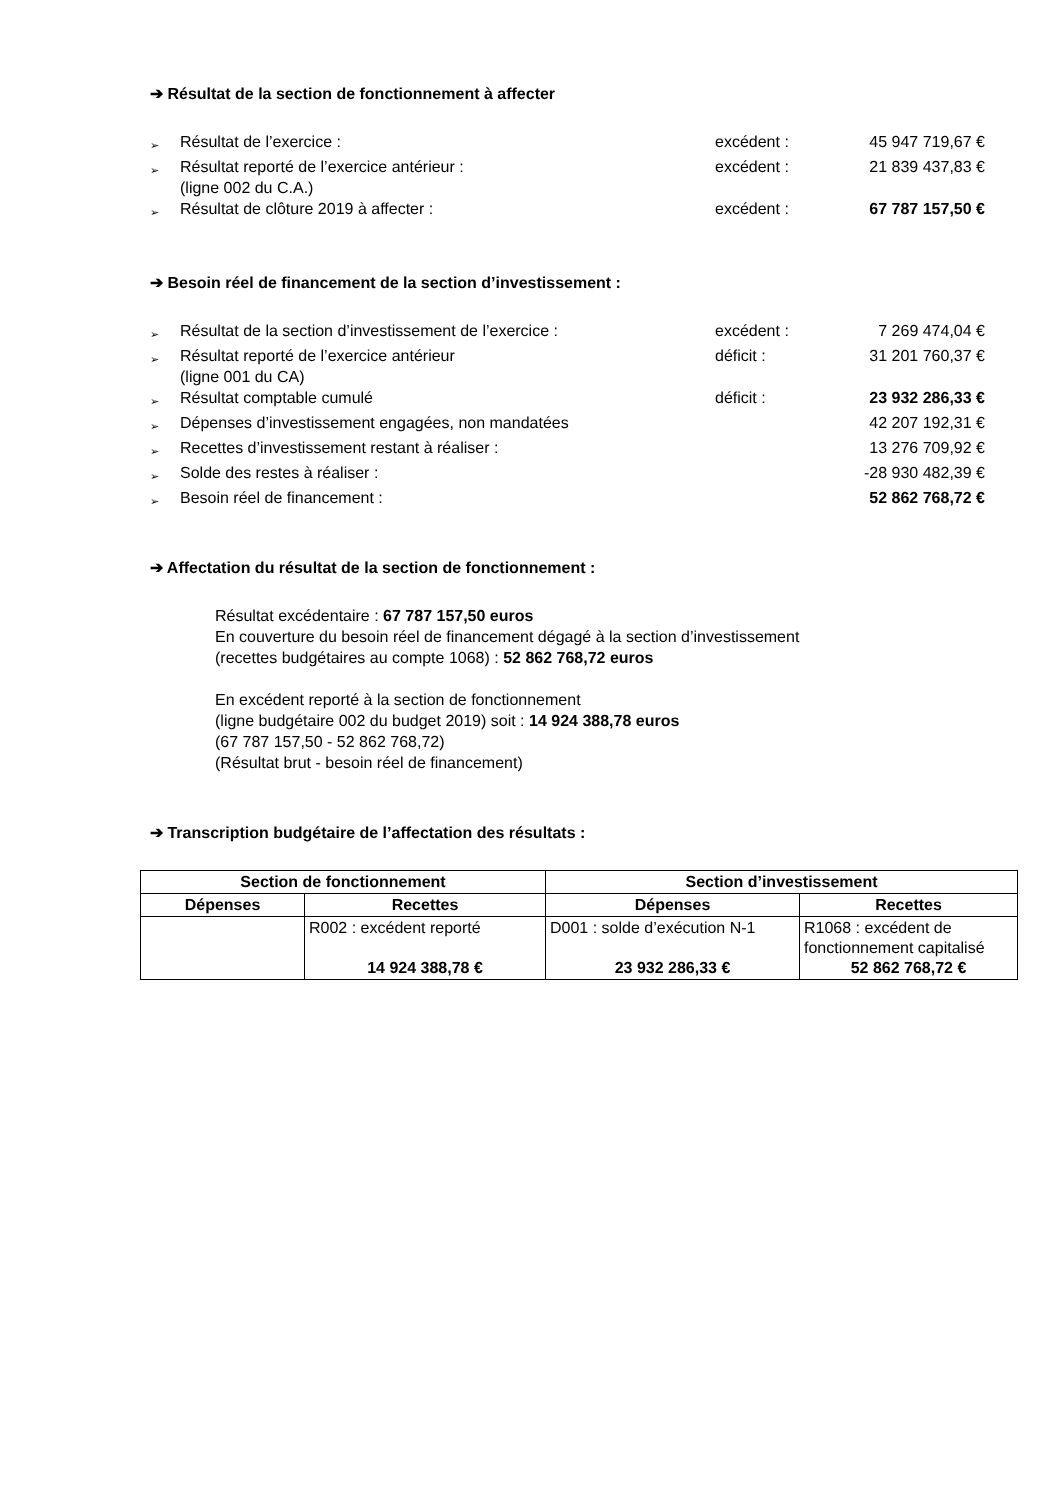➔ Résultat de la section de fonctionnement à affecter
➢ Résultat de l’exercice : excédent : 45 947 719,67 €
➢ Résultat reporté de l’exercice antérieur :
(ligne 002 du C.A.) excédent : 21 839 437,83 €
➢ Résultat de clôture 2019 à affecter : excédent : 67 787 157,50 €
➔ Besoin réel de financement de la section d’investissement :
➢ Résultat de la section d’investissement de l’exercice : excédent : 7 269 474,04 €
➢ Résultat reporté de l’exercice antérieur
(ligne 001 du CA) déficit : 31 201 760,37 €
➢ Résultat comptable cumulé déficit : 23 932 286,33 €
➢ Dépenses d’investissement engagées, non mandatées 42 207 192,31 €
➢ Recettes d’investissement restant à réaliser : 13 276 709,92 €
➢ Solde des restes à réaliser : -28 930 482,39 €
➢ Besoin réel de financement : 52 862 768,72 €
➔ Affectation du résultat de la section de fonctionnement :
Résultat excédentaire : 67 787 157,50 euros
En couverture du besoin réel de financement dégagé à la section d’investissement
(recettes budgétaires au compte 1068) : 52 862 768,72 euros
En excédent reporté à la section de fonctionnement
(ligne budgétaire 002 du budget 2019) soit : 14 924 388,78 euros
(67 787 157,50 - 52 862 768,72)
(Résultat brut - besoin réel de financement)
➔ Transcription budgétaire de l’affectation des résultats :
| Section de fonctionnement | | Section d’investissement | |
| --- | --- | --- | --- |
| Dépenses | Recettes | Dépenses | Recettes |
| | R002 : excédent reporté 14 924 388,78 € | D001 : solde d’exécution N-1 23 932 286,33 € | R1068 : excédent de fonctionnement capitalisé 52 862 768,72 € |